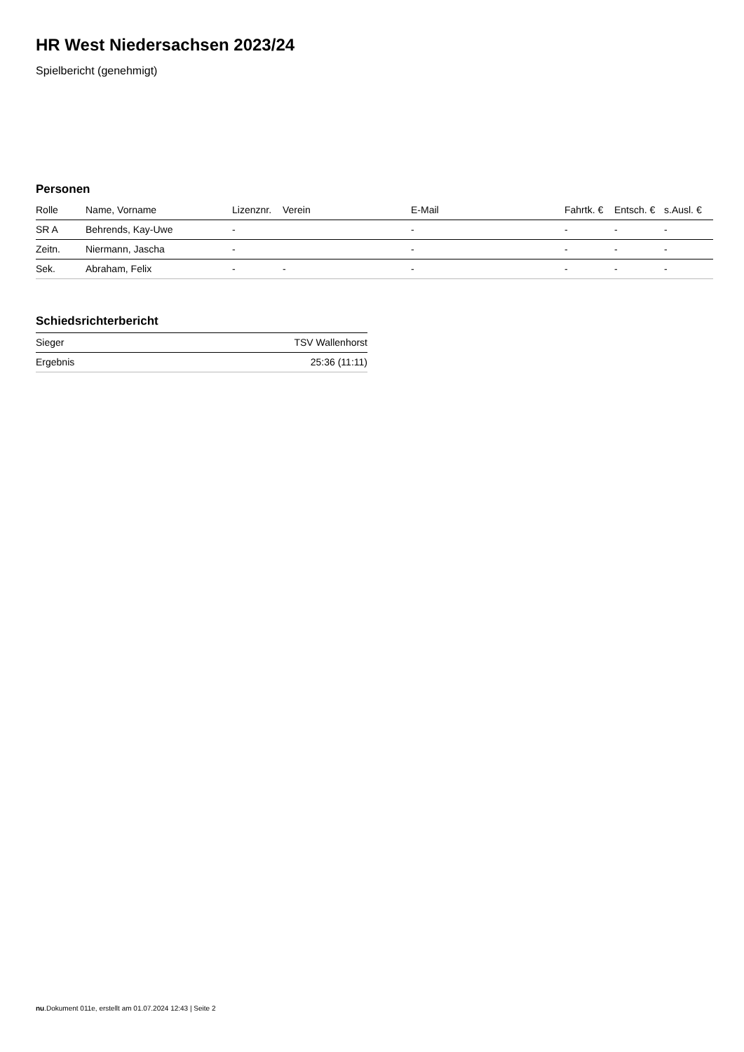HR West Niedersachsen 2023/24
Spielbericht (genehmigt)
Personen
| Rolle | Name, Vorname | Lizenznr. | Verein | E-Mail | Fahrtk. € | Entsch. € | s.Ausl. € |
| --- | --- | --- | --- | --- | --- | --- | --- |
| SR A | Behrends, Kay-Uwe | - | | - | - | - | - |
| Zeitn. | Niermann, Jascha | - | | - | - | - | - |
| Sek. | Abraham, Felix | - | - | - | - | - | - |
Schiedsrichterbericht
| Sieger | TSV Wallenhorst |
| Ergebnis | 25:36 (11:11) |
nu.Dokument 011e, erstellt am 01.07.2024 12:43 | Seite 2